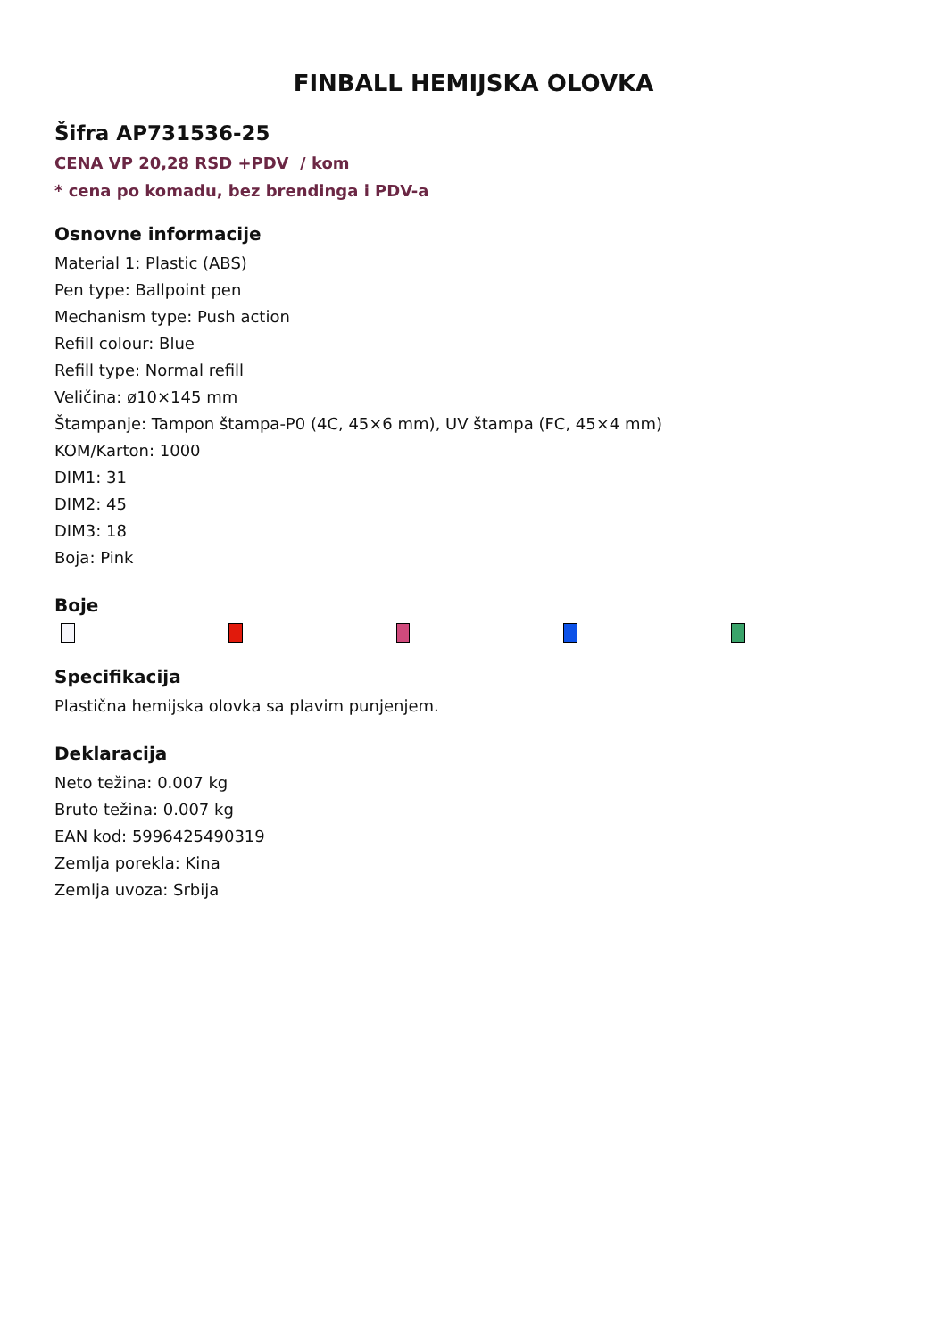FINBALL HEMIJSKA OLOVKA
Šifra AP731536-25
CENA VP 20,28 RSD +PDV / kom
* cena po komadu, bez brendinga i PDV-a
Osnovne informacije
Material 1: Plastic (ABS)
Pen type: Ballpoint pen
Mechanism type: Push action
Refill colour: Blue
Refill type: Normal refill
Veličina: ø10×145 mm
Štampanje: Tampon štampa-P0 (4C, 45×6 mm), UV štampa (FC, 45×4 mm)
KOM/Karton: 1000
DIM1: 31
DIM2: 45
DIM3: 18
Boja: Pink
Boje
Specifikacija
Plastična hemijska olovka sa plavim punjenjem.
Deklaracija
Neto težina: 0.007 kg
Bruto težina: 0.007 kg
EAN kod: 5996425490319
Zemlja porekla: Kina
Zemlja uvoza: Srbija